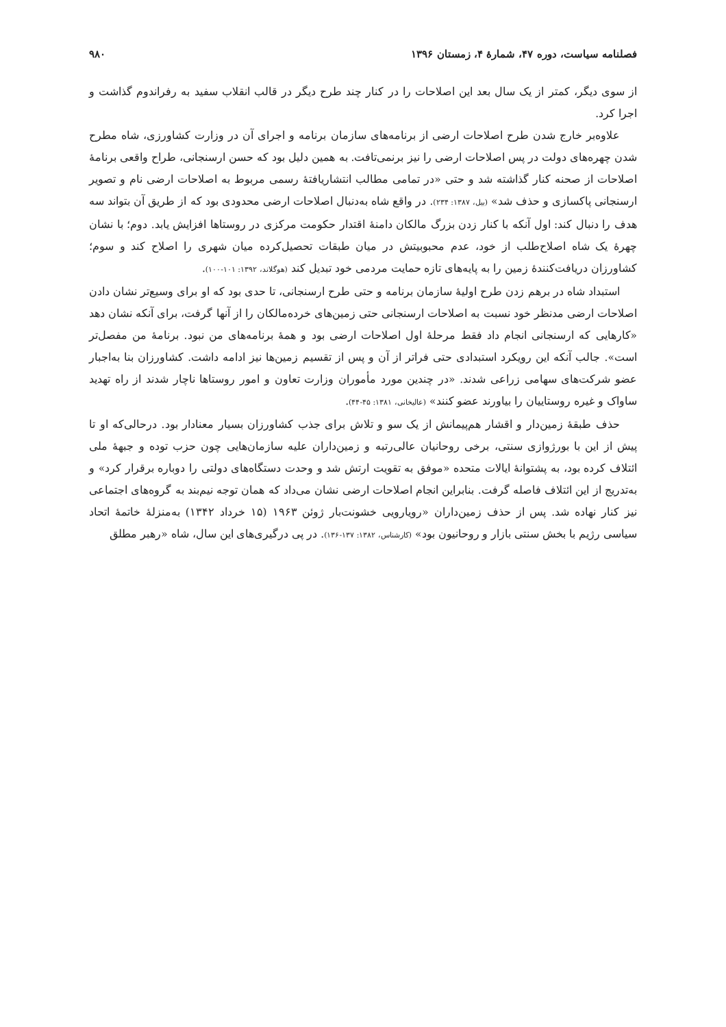فصلنامه سیاست، دوره ۴۷، شمارهٔ ۴، زمستان ۱۳۹۶ ۹۸۰
از سوی دیگر، کمتر از یک سال بعد این اصلاحات را در کنار چند طرح دیگر در قالب انقلاب سفید به رفراندوم گذاشت و اجرا کرد.
علاوه‌بر خارج شدن طرح اصلاحات ارضی از برنامه‌های سازمان برنامه و اجرای آن در وزارت کشاورزی، شاه مطرح شدن چهره‌های دولت در پس اصلاحات ارضی را نیز برنمی‌تافت. به همین دلیل بود که حسن ارسنجانی، طراح واقعی برنامهٔ اصلاحات از صحنه کنار گذاشته شد و حتی «در تمامی مطالب انتشاریافتهٔ رسمی مربوط به اصلاحات ارضی نام و تصویر ارسنجانی پاکسازی و حذف شد» (بیل، ۱۳۸۷: ۲۳۴). در واقع شاه به‌دنبال اصلاحات ارضی محدودی بود که از طریق آن بتواند سه هدف را دنبال کند: اول آنکه با کنار زدن بزرگ مالکان دامنهٔ اقتدار حکومت مرکزی در روستاها افزایش یابد. دوم؛ با نشان چهرهٔ یک شاه اصلاح‌طلب از خود، عدم محبوبیتش در میان طبقات تحصیل‌کرده میان شهری را اصلاح کند و سوم؛ کشاورزان دریافت‌کنندهٔ زمین را به پایه‌های تازه حمایت مردمی خود تبدیل کند (هوگلاند، ۱۳۹۲: ۱۰۱-۱۰۰).
استبداد شاه در برهم زدن طرح اولیهٔ سازمان برنامه و حتی طرح ارسنجانی، تا حدی بود که او برای وسیع‌تر نشان دادن اصلاحات ارضی مدنظر خود نسبت به اصلاحات ارسنجانی حتی زمین‌های خرده‌مالکان را از آنها گرفت، برای آنکه نشان دهد «کارهایی که ارسنجانی انجام داد فقط مرحلهٔ اول اصلاحات ارضی بود و همهٔ برنامه‌های من نبود. برنامهٔ من مفصل‌تر است». جالب آنکه این رویکرد استبدادی حتی فراتر از آن و پس از تقسیم زمین‌ها نیز ادامه داشت. کشاورزان بنا به‌اجبار عضو شرکت‌های سهامی زراعی شدند. «در چندین مورد مأموران وزارت تعاون و امور روستاها ناچار شدند از راه تهدید ساواک و غیره روستاییان را بیاورند عضو کنند» (عالیخانی، ۱۳۸۱: ۴۵-۴۴).
حذف طبقهٔ زمین‌دار و اقشار هم‌پیمانش از یک سو و تلاش برای جذب کشاورزان بسیار معنادار بود. درحالی‌که او تا پیش از این با بورژوازی سنتی، برخی روحانیان عالی‌رتبه و زمین‌داران علیه سازمان‌هایی چون حزب توده و جبههٔ ملی ائتلاف کرده بود، به پشتوانهٔ ایالات متحده «موفق به تقویت ارتش شد و وحدت دستگاه‌های دولتی را دوباره برقرار کرد» و به‌تدریج از این ائتلاف فاصله گرفت. بنابراین انجام اصلاحات ارضی نشان می‌داد که همان توجه نیم‌بند به گروه‌های اجتماعی نیز کنار نهاده شد. پس از حذف زمین‌داران «رویارویی خشونت‌بار ژوئن ۱۹۶۳ (۱۵ خرداد ۱۳۴۲) به‌منزلهٔ خاتمهٔ اتحاد سیاسی رژیم با بخش سنتی بازار و روحانیون بود» (کارشناس، ۱۳۸۲: ۱۳۷-۱۳۶). در پی درگیری‌های این سال، شاه «رهبر مطلق